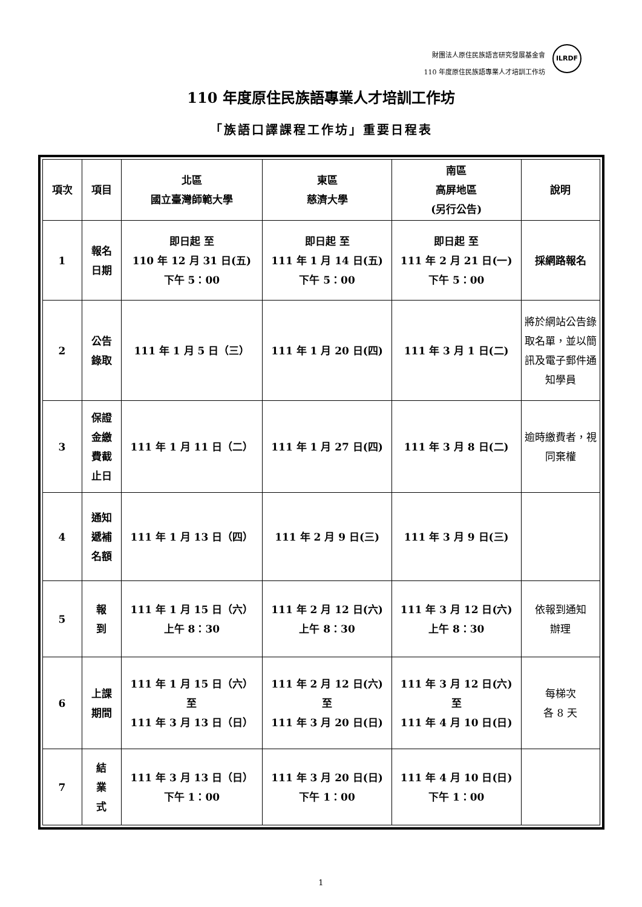財團法人原住民族語言研究發展基金會
110 年度原住民族語專業人才培訓工作坊
ILRDF
110 年度原住民族語專業人才培訓工作坊
「族語口譯課程工作坊」重要日程表
| 項次 | 項目 | 北區 國立臺灣師範大學 | 東區 慈濟大學 | 南區 高屏地區 (另行公告) | 說明 |
| --- | --- | --- | --- | --- | --- |
| 1 | 報名 日期 | 即日起 至 110 年 12 月 31 日(五) 下午 5：00 | 即日起 至 111 年 1 月 14 日(五) 下午 5：00 | 即日起 至 111 年 2 月 21 日(一) 下午 5：00 | 採網路報名 |
| 2 | 公告 錄取 | 111 年 1 月 5 日（三） | 111 年 1 月 20 日(四) | 111 年 3 月 1 日(二) | 將於網站公告錄取名單，並以簡訊及電子郵件通知學員 |
| 3 | 保證 金繳 費截 止日 | 111 年 1 月 11 日（二） | 111 年 1 月 27 日(四) | 111 年 3 月 8 日(二) | 逾時繳費者，視同棄權 |
| 4 | 通知 遞補 名額 | 111 年 1 月 13 日（四） | 111 年 2 月 9 日(三) | 111 年 3 月 9 日(三) | |
| 5 | 報 到 | 111 年 1 月 15 日（六） 上午 8：30 | 111 年 2 月 12 日(六) 上午 8：30 | 111 年 3 月 12 日(六) 上午 8：30 | 依報到通知 辦理 |
| 6 | 上課 期間 | 111 年 1 月 15 日（六） 至 111 年 3 月 13 日（日） | 111 年 2 月 12 日(六) 至 111 年 3 月 20 日(日) | 111 年 3 月 12 日(六) 至 111 年 4 月 10 日(日) | 每梯次 各 8 天 |
| 7 | 結 業 式 | 111 年 3 月 13 日（日） 下午 1：00 | 111 年 3 月 20 日(日) 下午 1：00 | 111 年 4 月 10 日(日) 下午 1：00 | |
1